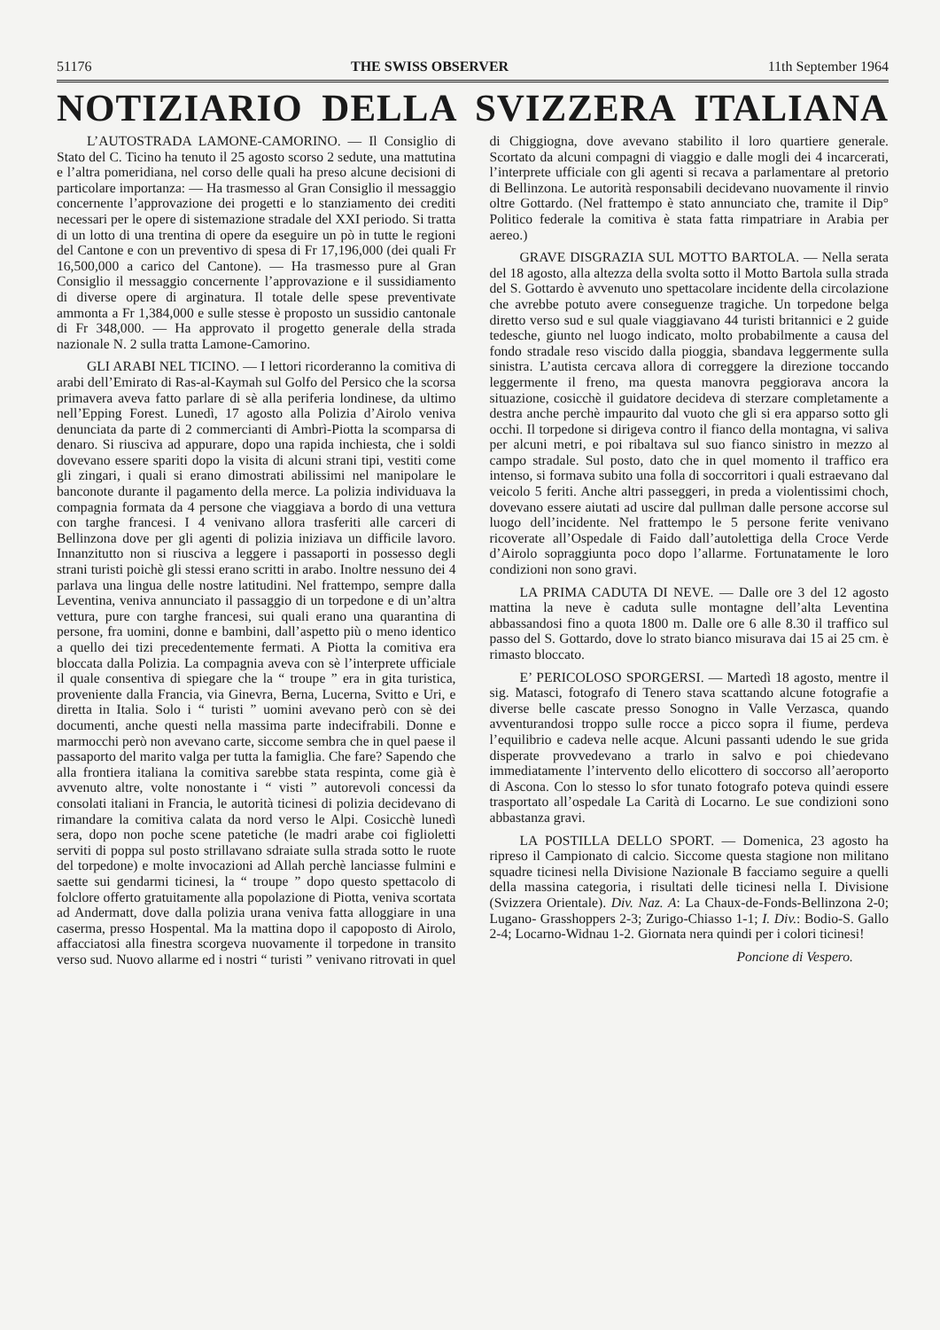51176 THE SWISS OBSERVER 11th September 1964
NOTIZIARIO DELLA SVIZZERA ITALIANA
L’AUTOSTRADA LAMONE-CAMORINO. — Il Consiglio di Stato del C. Ticino ha tenuto il 25 agosto scorso 2 sedute, una mattutina e l’altra pomeridiana, nel corso delle quali ha preso alcune decisioni di particolare importanza: — Ha trasmesso al Gran Consiglio il messaggio concernente l’approvazione dei progetti e lo stanziamento dei crediti necessari per le opere di sistemazione stradale del XXI periodo. Si tratta di un lotto di una trentina di opere da eseguire un pò in tutte le regioni del Cantone e con un preventivo di spesa di Fr 17,196,000 (dei quali Fr 16,500,000 a carico del Cantone). — Ha trasmesso pure al Gran Consiglio il messaggio concernente l’approvazione e il sussidiamento di diverse opere di arginatura. Il totale delle spese preventivate ammonta a Fr 1,384,000 e sulle stesse è proposto un sussidio cantonale di Fr 348,000. — Ha approvato il progetto generale della strada nazionale N. 2 sulla tratta Lamone-Camorino.
GLI ARABI NEL TICINO. — I lettori ricorderanno la comitiva di arabi dell’Emirato di Ras-al-Kaymah sul Golfo del Persico che la scorsa primavera aveva fatto parlare di sè alla periferia londinese, da ultimo nell’Epping Forest. Lunedì, 17 agosto alla Polizia d’Airolo veniva denunciata da parte di 2 commercianti di Ambrì-Piotta la scomparsa di denaro. Si riusciva ad appurare, dopo una rapida inchiesta, che i soldi dovevano essere spariti dopo la visita di alcuni strani tipi, vestiti come gli zingari, i quali si erano dimostrati abilissimi nel manipolare le banconote durante il pagamento della merce. La polizia individuava la compagnia formata da 4 persone che viaggiava a bordo di una vettura con targhe francesi. I 4 venivano allora trasferiti alle carceri di Bellinzona dove per gli agenti di polizia iniziava un difficile lavoro. Innanzitutto non si riusciva a leggere i passaporti in possesso degli strani turisti poichè gli stessi erano scritti in arabo. Inoltre nessuno dei 4 parlava una lingua delle nostre latitudini. Nel frattempo, sempre dalla Leventina, veniva annunciato il passaggio di un torpedone e di un’altra vettura, pure con targhe francesi, sui quali erano una quarantina di persone, fra uomini, donne e bambini, dall’aspetto più o meno identico a quello dei tizi precedentemente fermati. A Piotta la comitiva era bloccata dalla Polizia. La compagnia aveva con sè l’interprete ufficiale il quale consentiva di spiegare che la “ troupe ” era in gita turistica, proveniente dalla Francia, via Ginevra, Berna, Lucerna, Svitto e Uri, e diretta in Italia. Solo i “ turisti ” uomini avevano però con sè dei documenti, anche questi nella massima parte indecifrabili. Donne e marmocchi però non avevano carte, siccome sembra che in quel paese il passaporto del marito valga per tutta la famiglia. Che fare? Sapendo che alla frontiera italiana la comitiva sarebbe stata respinta, come già è avvenuto altre, volte nonostante i “ visti ” autorevoli concessi da consolati italiani in Francia, le autorità ticinesi di polizia decidevano di rimandare la comitiva calata da nord verso le Alpi. Cosicchè lunedì sera, dopo non poche scene patetiche (le madri arabe coi figlioletti serviti di poppa sul posto strillavano sdraiate sulla strada sotto le ruote del torpedone) e molte invocazioni ad Allah perchè lanciasse fulmini e saette sui gendarmi ticinesi, la “ troupe ” dopo questo spettacolo di folclore offerto gratuitamente alla popolazione di Piotta, veniva scortata ad Andermatt, dove dalla polizia urana veniva fatta alloggiare in una caserma, presso Hospental. Ma la mattina dopo il capoposto di Airolo, affacciatosi alla finestra scorgeva nuovamente il torpedone in transito verso sud. Nuovo allarme ed i nostri “ turisti ” venivano ritrovati in quel di Chiggiogna, dove avevano stabilito il loro quartiere generale. Scortato da alcuni compagni di viaggio e dalle mogli dei 4 incarcerati, l’interprete ufficiale con gli agenti si recava a parlamentare al pretorio di Bellinzona. Le autorità responsabili decidevano nuovamente il rinvio oltre Gottardo. (Nel frattempo è stato annunciato che, tramite il Dip° Politico federale la comitiva è stata fatta rimpatriare in Arabia per aereo.)
GRAVE DISGRAZIA SUL MOTTO BARTOLA. — Nella serata del 18 agosto, alla altezza della svolta sotto il Motto Bartola sulla strada del S. Gottardo è avvenuto uno spettacolare incidente della circolazione che avrebbe potuto avere conseguenze tragiche. Un torpedone belga diretto verso sud e sul quale viaggiavano 44 turisti britannici e 2 guide tedesche, giunto nel luogo indicato, molto probabilmente a causa del fondo stradale reso viscido dalla pioggia, sbandava leggermente sulla sinistra. L’autista cercava allora di correggere la direzione toccando leggermente il freno, ma questa manovra peggiorava ancora la situazione, cosicchè il guidatore decideva di sterzare completamente a destra anche perchè impaurito dal vuoto che gli si era apparso sotto gli occhi. Il torpedone si dirigeva contro il fianco della montagna, vi saliva per alcuni metri, e poi ribaltava sul suo fianco sinistro in mezzo al campo stradale. Sul posto, dato che in quel momento il traffico era intenso, si formava subito una folla di soccorritori i quali estraevano dal veicolo 5 feriti. Anche altri passeggeri, in preda a violentissimi choch, dovevano essere aiutati ad uscire dal pullman dalle persone accorse sul luogo dell’incidente. Nel frattempo le 5 persone ferite venivano ricoverate all’Ospedale di Faido dall’autolettiga della Croce Verde d’Airolo sopraggiunta poco dopo l’allarme. Fortunatamente le loro condizioni non sono gravi.
LA PRIMA CADUTA DI NEVE. — Dalle ore 3 del 12 agosto mattina la neve è caduta sulle montagne dell’alta Leventina abbassandosi fino a quota 1800 m. Dalle ore 6 alle 8.30 il traffico sul passo del S. Gottardo, dove lo strato bianco misurava dai 15 ai 25 cm. è rimasto bloccato.
E’ PERICOLOSO SPORGERSI. — Martedì 18 agosto, mentre il sig. Matasci, fotografo di Tenero stava scattando alcune fotografie a diverse belle cascate presso Sonogno in Valle Verzasca, quando avventurandosi troppo sulle rocce a picco sopra il fiume, perdeva l’equilibrio e cadeva nelle acque. Alcuni passanti udendo le sue grida disperate provvedevano a trarlo in salvo e poi chiedevano immediatamente l’intervento dello elicottero di soccorso all’aeroporto di Ascona. Con lo stesso lo sfor tunato fotografo poteva quindi essere trasportato all’ospedale La Carità di Locarno. Le sue condizioni sono abbastanza gravi.
LA POSTILLA DELLO SPORT. — Domenica, 23 agosto ha ripreso il Campionato di calcio. Siccome questa stagione non militano squadre ticinesi nella Divisione Nazionale B facciamo seguire a quelli della massina categoria, i risultati delle ticinesi nella I. Divisione (Svizzera Orientale). Div. Naz. A: La Chaux-de-Fonds-Bellinzona 2-0; Lugano- Grasshoppers 2-3; Zurigo-Chiasso 1-1; I. Div.: Bodio-S. Gallo 2-4; Locarno-Widnau 1-2. Giornata nera quindi per i colori ticinesi!
Poncione di Vespero.